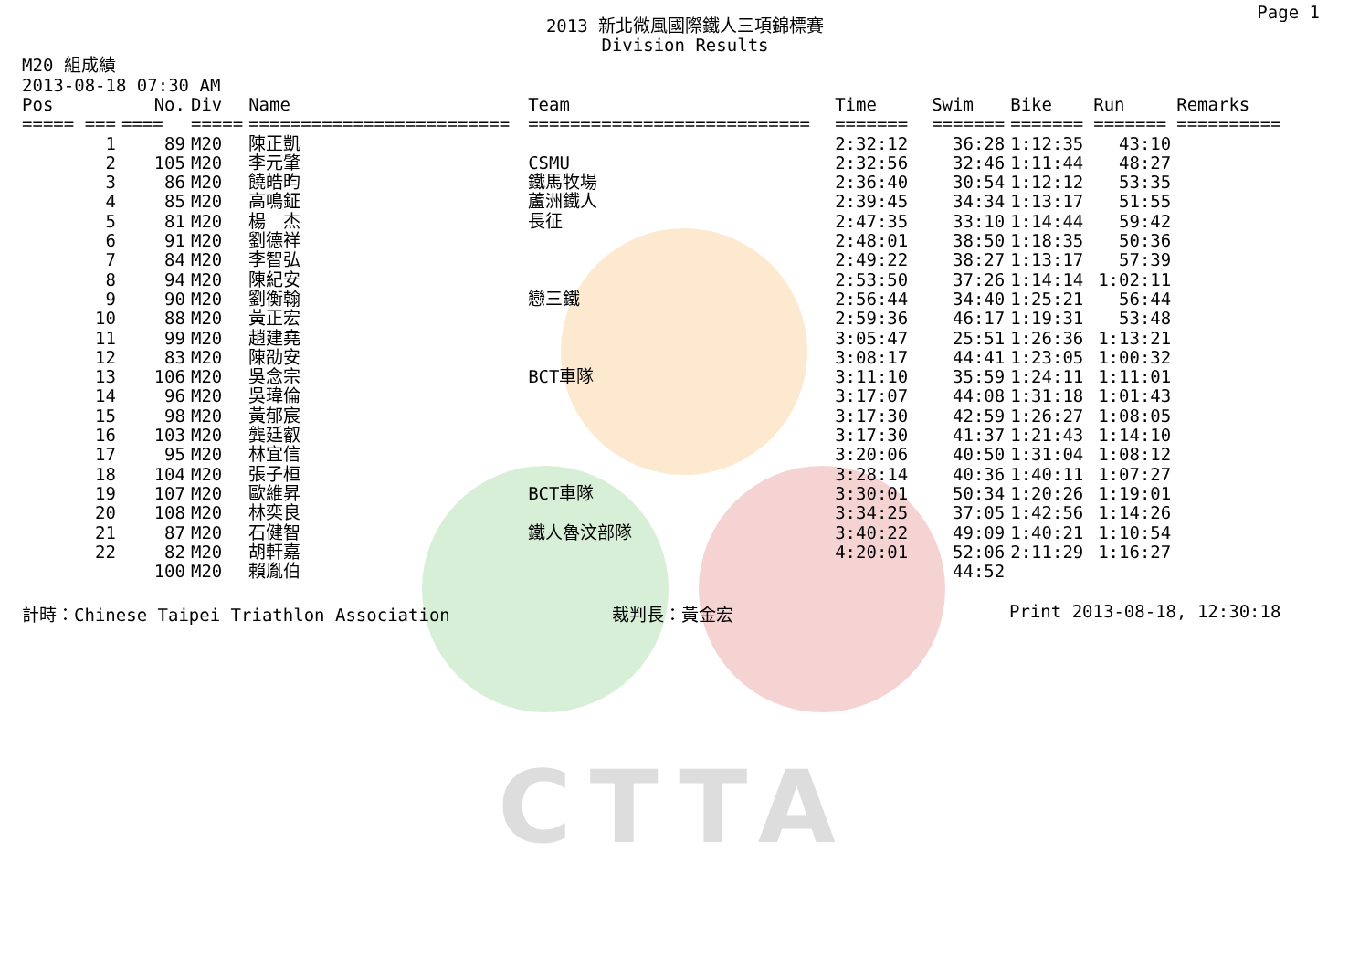CTTA
Page 1
2013 新北微風國際鐵人三項錦標賽
Division Results
M20 組成績
2013-08-18 07:30 AM
| Pos | No. | Div | Name | Team | Time | Swim | Bike | Run | Remarks |
| --- | --- | --- | --- | --- | --- | --- | --- | --- | --- |
| ===== === | ==== | ===== | ========================= | =========================== | ======= | ======= | ======= | ======= | ========== |
| 1 | 89 | M20 | 陳正凱 | | 2:32:12 | 36:28 | 1:12:35 | 43:10 | |
| 2 | 105 | M20 | 李元肇 | CSMU | 2:32:56 | 32:46 | 1:11:44 | 48:27 | |
| 3 | 86 | M20 | 饒皓昀 | 鐵馬牧場 | 2:36:40 | 30:54 | 1:12:12 | 53:35 | |
| 4 | 85 | M20 | 高鳴鉦 | 蘆洲鐵人 | 2:39:45 | 34:34 | 1:13:17 | 51:55 | |
| 5 | 81 | M20 | 楊 杰 | 長征 | 2:47:35 | 33:10 | 1:14:44 | 59:42 | |
| 6 | 91 | M20 | 劉德祥 | | 2:48:01 | 38:50 | 1:18:35 | 50:36 | |
| 7 | 84 | M20 | 李智弘 | | 2:49:22 | 38:27 | 1:13:17 | 57:39 | |
| 8 | 94 | M20 | 陳紀安 | | 2:53:50 | 37:26 | 1:14:14 | 1:02:11 | |
| 9 | 90 | M20 | 劉衡翰 | 戀三鐵 | 2:56:44 | 34:40 | 1:25:21 | 56:44 | |
| 10 | 88 | M20 | 黃正宏 | | 2:59:36 | 46:17 | 1:19:31 | 53:48 | |
| 11 | 99 | M20 | 趙建堯 | | 3:05:47 | 25:51 | 1:26:36 | 1:13:21 | |
| 12 | 83 | M20 | 陳劭安 | | 3:08:17 | 44:41 | 1:23:05 | 1:00:32 | |
| 13 | 106 | M20 | 吳念宗 | BCT車隊 | 3:11:10 | 35:59 | 1:24:11 | 1:11:01 | |
| 14 | 96 | M20 | 吳瑋倫 | | 3:17:07 | 44:08 | 1:31:18 | 1:01:43 | |
| 15 | 98 | M20 | 黃郁宸 | | 3:17:30 | 42:59 | 1:26:27 | 1:08:05 | |
| 16 | 103 | M20 | 龔廷叡 | | 3:17:30 | 41:37 | 1:21:43 | 1:14:10 | |
| 17 | 95 | M20 | 林宜信 | | 3:20:06 | 40:50 | 1:31:04 | 1:08:12 | |
| 18 | 104 | M20 | 張子桓 | | 3:28:14 | 40:36 | 1:40:11 | 1:07:27 | |
| 19 | 107 | M20 | 歐維昇 | BCT車隊 | 3:30:01 | 50:34 | 1:20:26 | 1:19:01 | |
| 20 | 108 | M20 | 林奕良 | | 3:34:25 | 37:05 | 1:42:56 | 1:14:26 | |
| 21 | 87 | M20 | 石健智 | 鐵人魯汶部隊 | 3:40:22 | 49:09 | 1:40:21 | 1:10:54 | |
| 22 | 82 | M20 | 胡軒嘉 | | 4:20:01 | 52:06 | 2:11:29 | 1:16:27 | |
| | 100 | M20 | 賴胤伯 | | | 44:52 | | | |
計時：Chinese Taipei Triathlon Association 裁判長：黃金宏 Print 2013-08-18, 12:30:18